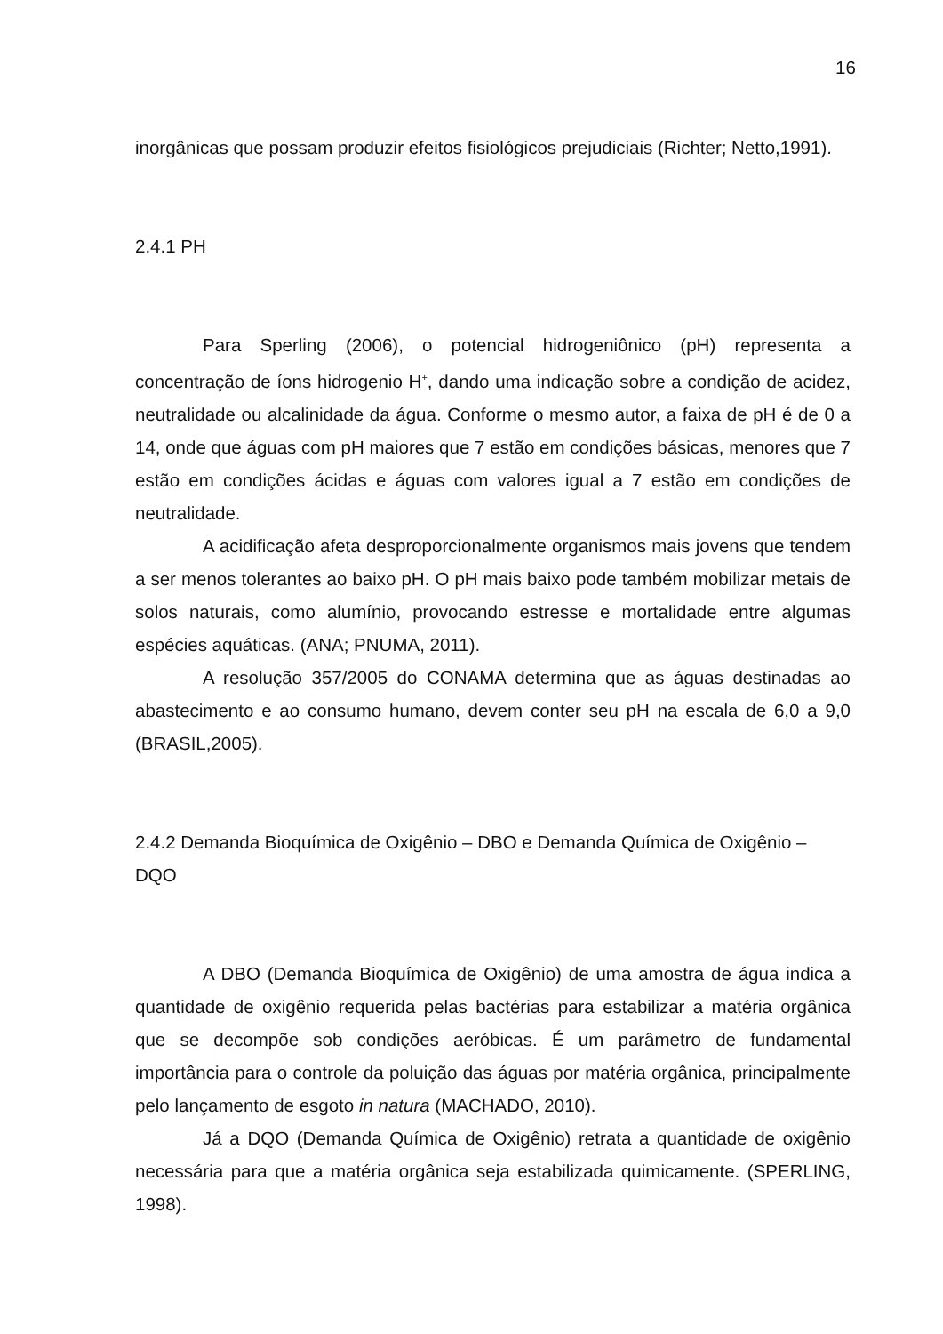16
inorgânicas que possam produzir efeitos fisiológicos prejudiciais (Richter; Netto,1991).
2.4.1 PH
Para Sperling (2006), o potencial hidrogeniônico (pH) representa a concentração de íons hidrogenio H<sup>+</sup>, dando uma indicação sobre a condição de acidez, neutralidade ou alcalinidade da água. Conforme o mesmo autor, a faixa de pH é de 0 a 14, onde que águas com pH maiores que 7 estão em condições básicas, menores que 7 estão em condições ácidas e águas com valores igual a 7 estão em condições de neutralidade.
A acidificação afeta desproporcionalmente organismos mais jovens que tendem a ser menos tolerantes ao baixo pH. O pH mais baixo pode também mobilizar metais de solos naturais, como alumínio, provocando estresse e mortalidade entre algumas espécies aquáticas. (ANA; PNUMA, 2011).
A resolução 357/2005 do CONAMA determina que as águas destinadas ao abastecimento e ao consumo humano, devem conter seu pH na escala de 6,0 a 9,0 (BRASIL,2005).
2.4.2 Demanda Bioquímica de Oxigênio – DBO e Demanda Química de Oxigênio – DQO
A DBO (Demanda Bioquímica de Oxigênio) de uma amostra de água indica a quantidade de oxigênio requerida pelas bactérias para estabilizar a matéria orgânica que se decompõe sob condições aeróbicas. É um parâmetro de fundamental importância para o controle da poluição das águas por matéria orgânica, principalmente pelo lançamento de esgoto in natura (MACHADO, 2010).
Já a DQO (Demanda Química de Oxigênio) retrata a quantidade de oxigênio necessária para que a matéria orgânica seja estabilizada quimicamente. (SPERLING, 1998).